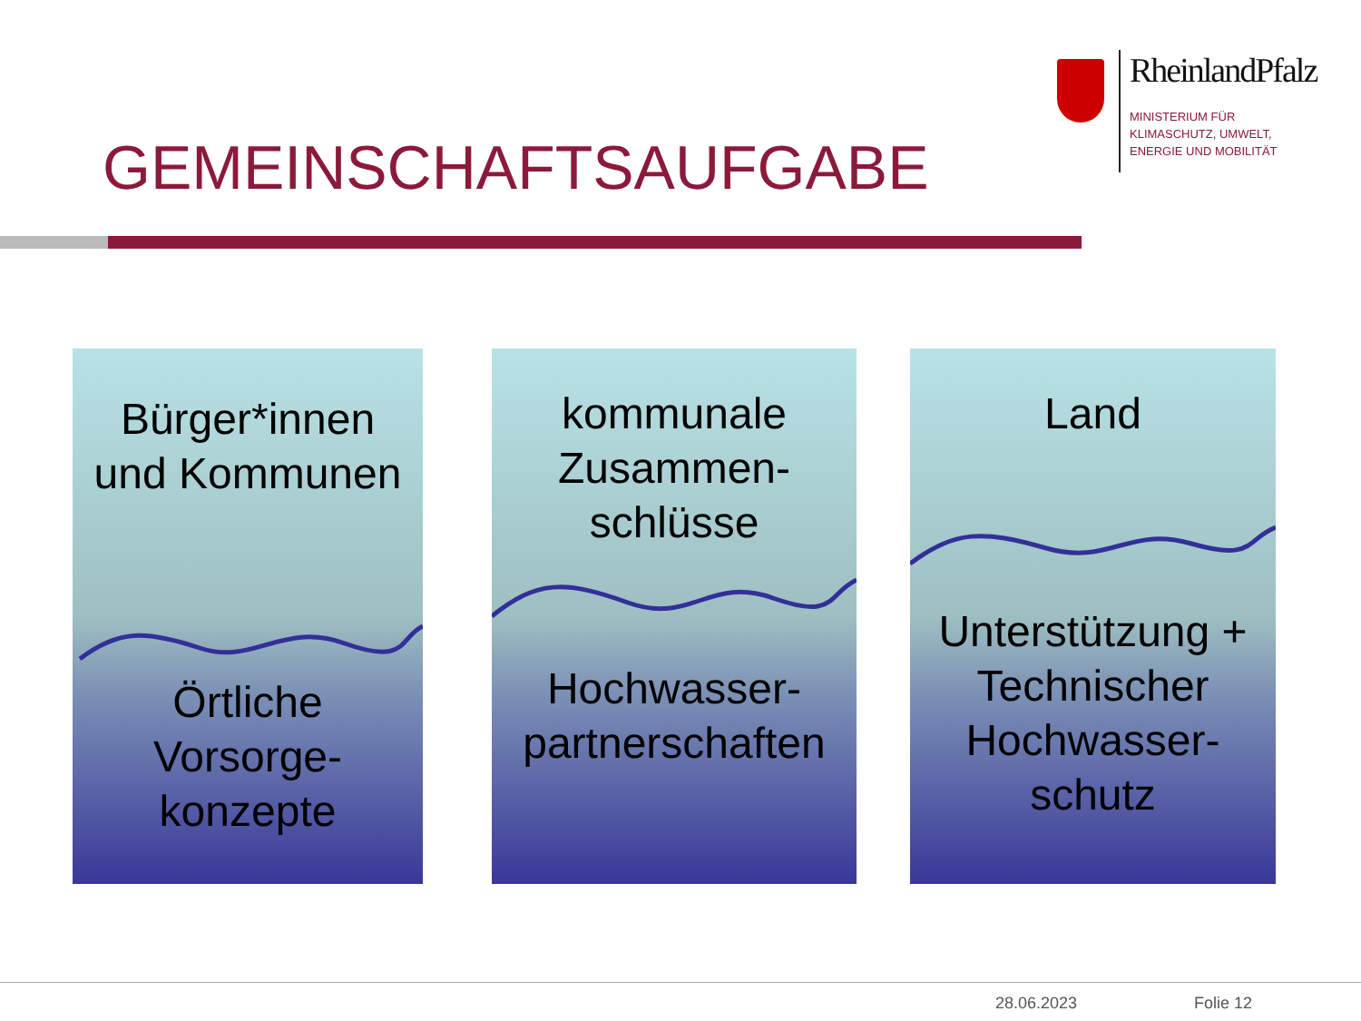RheinlandPfalz
MINISTERIUM FÜR
KLIMASCHUTZ, UMWELT,
ENERGIE UND MOBILITÄT
GEMEINSCHAFTSAUFGABE
Bürger*innen
und Kommunen
Örtliche
Vorsorge-
konzepte
kommunale
Zusammen-
schlüsse
Hochwasser-
partnerschaften
Land
Unterstützung +
Technischer
Hochwasser-
schutz
28.06.2023 Folie 12